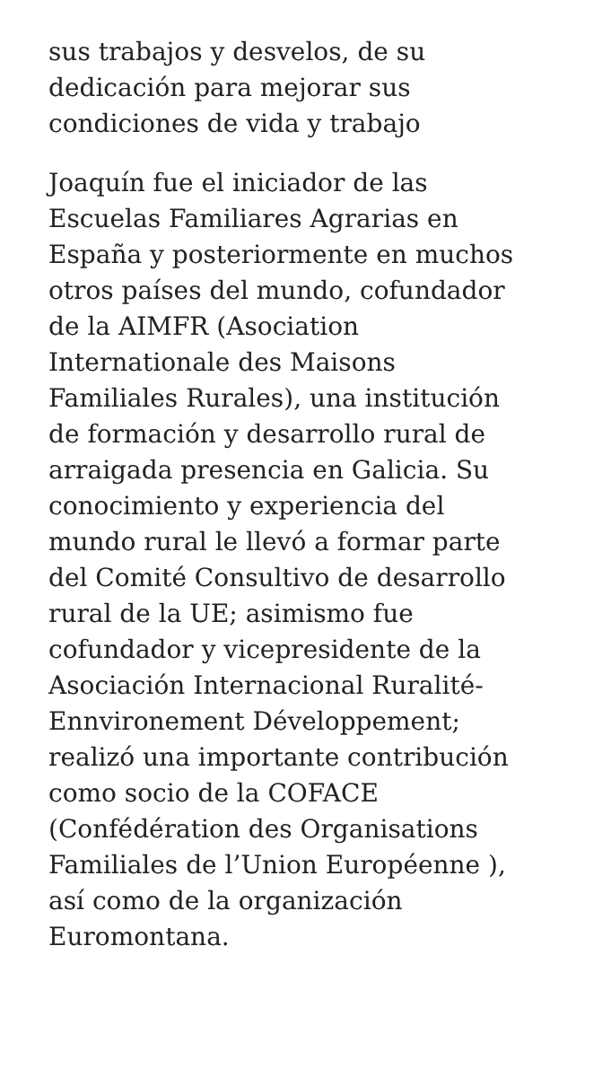sus trabajos y desvelos, de su
dedicación para mejorar sus
condiciones de vida y trabajo
Joaquín fue el iniciador de las
Escuelas Familiares Agrarias en
España y posteriormente en muchos
otros países del mundo, cofundador
de la AIMFR (Asociation
Internationale des Maisons
Familiales Rurales), una institución
de formación y desarrollo rural de
arraigada presencia en Galicia. Su
conocimiento y experiencia del
mundo rural le llevó a formar parte
del Comité Consultivo de desarrollo
rural de la UE; asimismo fue
cofundador y vicepresidente de la
Asociación Internacional Ruralité-
Ennvironement Développement;
realizó una importante contribución
como socio de la COFACE
(Confédération des Organisations
Familiales de l’Union Européenne ),
así como de la organización
Euromontana.